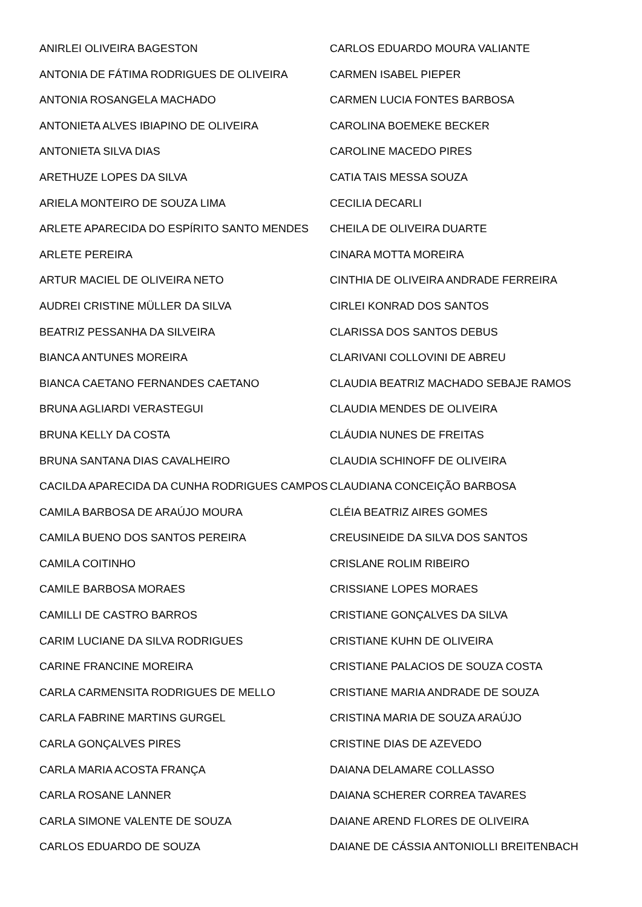ANIRLEI OLIVEIRA BAGESTON
ANTONIA DE FÁTIMA RODRIGUES DE OLIVEIRA
ANTONIA ROSANGELA MACHADO
ANTONIETA ALVES IBIAPINO DE OLIVEIRA
ANTONIETA SILVA DIAS
ARETHUZE LOPES DA SILVA
ARIELA MONTEIRO DE SOUZA LIMA
ARLETE APARECIDA DO ESPÍRITO SANTO MENDES
ARLETE PEREIRA
ARTUR MACIEL DE OLIVEIRA NETO
AUDREI CRISTINE MÜLLER DA SILVA
BEATRIZ PESSANHA DA SILVEIRA
BIANCA ANTUNES MOREIRA
BIANCA CAETANO FERNANDES CAETANO
BRUNA AGLIARDI VERASTEGUI
BRUNA KELLY DA COSTA
BRUNA SANTANA DIAS CAVALHEIRO
CACILDA APARECIDA DA CUNHA RODRIGUES CAMPOS
CAMILA BARBOSA DE ARAÚJO MOURA
CAMILA BUENO DOS SANTOS PEREIRA
CAMILA COITINHO
CAMILE BARBOSA MORAES
CAMILLI DE CASTRO BARROS
CARIM LUCIANE DA SILVA RODRIGUES
CARINE FRANCINE MOREIRA
CARLA CARMENSITA RODRIGUES DE MELLO
CARLA FABRINE MARTINS GURGEL
CARLA GONÇALVES PIRES
CARLA MARIA ACOSTA FRANÇA
CARLA ROSANE LANNER
CARLA SIMONE VALENTE DE SOUZA
CARLOS EDUARDO DE SOUZA
CARLOS EDUARDO MOURA VALIANTE
CARMEN ISABEL PIEPER
CARMEN LUCIA FONTES BARBOSA
CAROLINA BOEMEKE BECKER
CAROLINE MACEDO PIRES
CATIA TAIS MESSA SOUZA
CECILIA DECARLI
CHEILA DE OLIVEIRA DUARTE
CINARA MOTTA MOREIRA
CINTHIA DE OLIVEIRA ANDRADE FERREIRA
CIRLEI KONRAD DOS SANTOS
CLARISSA DOS SANTOS DEBUS
CLARIVANI COLLOVINI DE ABREU
CLAUDIA BEATRIZ MACHADO SEBAJE RAMOS
CLAUDIA MENDES DE OLIVEIRA
CLÁUDIA NUNES DE FREITAS
CLAUDIA SCHINOFF DE OLIVEIRA
CLAUDIANA CONCEIÇÃO BARBOSA
CLÉIA BEATRIZ AIRES GOMES
CREUSINEIDE DA SILVA DOS SANTOS
CRISLANE ROLIM RIBEIRO
CRISSIANE LOPES MORAES
CRISTIANE GONÇALVES DA SILVA
CRISTIANE KUHN DE OLIVEIRA
CRISTIANE PALACIOS DE SOUZA COSTA
CRISTIANE MARIA ANDRADE DE SOUZA
CRISTINA MARIA DE SOUZA ARAÚJO
CRISTINE DIAS DE AZEVEDO
DAIANA DELAMARE COLLASSO
DAIANA SCHERER CORREA TAVARES
DAIANE AREND FLORES DE OLIVEIRA
DAIANE DE CÁSSIA ANTONIOLLI BREITENBACH